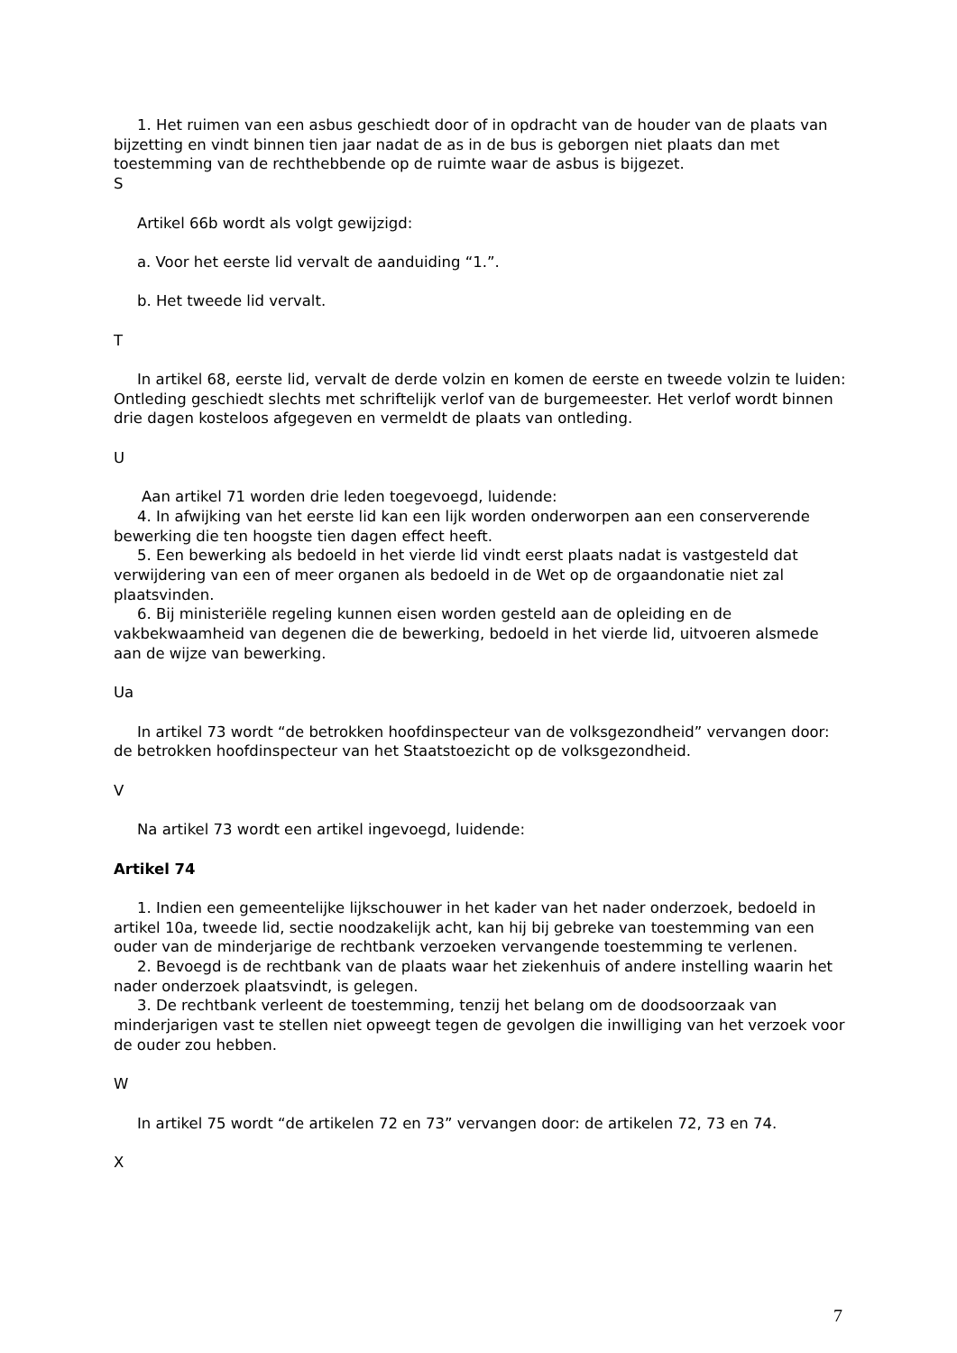1. Het ruimen van een asbus geschiedt door of in opdracht van de houder van de plaats van bijzetting en vindt binnen tien jaar nadat de as in de bus is geborgen niet plaats dan met toestemming van de rechthebbende op de ruimte waar de asbus is bijgezet.
S
Artikel 66b wordt als volgt gewijzigd:
a. Voor het eerste lid vervalt de aanduiding “1.”.
b. Het tweede lid vervalt.
T
In artikel 68, eerste lid, vervalt de derde volzin en komen de eerste en tweede volzin te luiden: Ontleding geschiedt slechts met schriftelijk verlof van de burgemeester. Het verlof wordt binnen drie dagen kosteloos afgegeven en vermeldt de plaats van ontleding.
U
Aan artikel 71 worden drie leden toegevoegd, luidende:
4. In afwijking van het eerste lid kan een lijk worden onderworpen aan een conserverende bewerking die ten hoogste tien dagen effect heeft.
5. Een bewerking als bedoeld in het vierde lid vindt eerst plaats nadat is vastgesteld dat verwijdering van een of meer organen als bedoeld in de Wet op de orgaandonatie niet zal plaatsvinden.
6. Bij ministeriële regeling kunnen eisen worden gesteld aan de opleiding en de vakbekwaamheid van degenen die de bewerking, bedoeld in het vierde lid, uitvoeren alsmede aan de wijze van bewerking.
Ua
In artikel 73 wordt “de betrokken hoofdinspecteur van de volksgezondheid” vervangen door: de betrokken hoofdinspecteur van het Staatstoezicht op de volksgezondheid.
V
Na artikel 73 wordt een artikel ingevoegd, luidende:
Artikel 74
1. Indien een gemeentelijke lijkschouwer in het kader van het nader onderzoek, bedoeld in artikel 10a, tweede lid, sectie noodzakelijk acht, kan hij bij gebreke van toestemming van een ouder van de minderjarige de rechtbank verzoeken vervangende toestemming te verlenen.
2. Bevoegd is de rechtbank van de plaats waar het ziekenhuis of andere instelling waarin het nader onderzoek plaatsvindt, is gelegen.
3. De rechtbank verleent de toestemming, tenzij het belang om de doodsoorzaak van minderjarigen vast te stellen niet opweegt tegen de gevolgen die inwilliging van het verzoek voor de ouder zou hebben.
W
In artikel 75 wordt “de artikelen 72 en 73” vervangen door: de artikelen 72, 73 en 74.
X
7